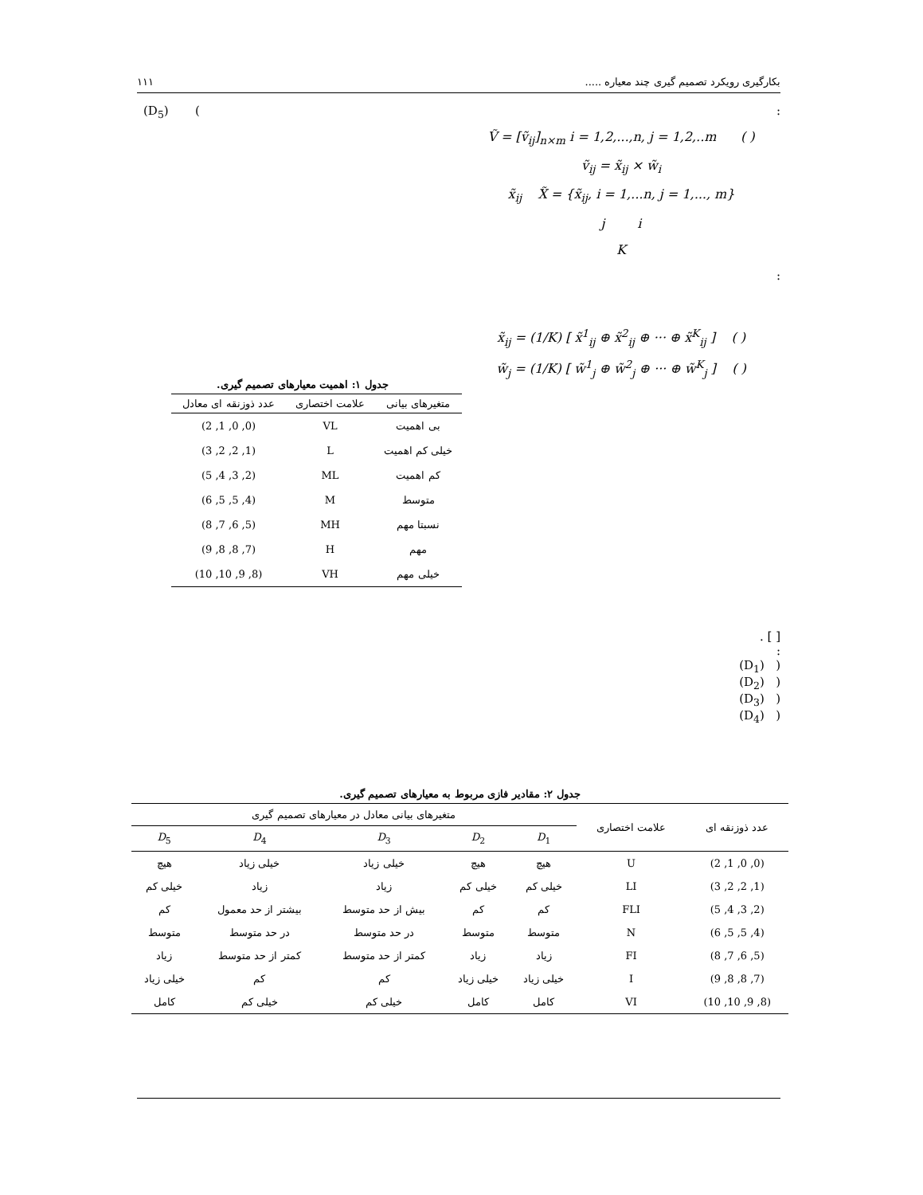بکارگیری رویکرد تصمیم گیری چند معیاره ..... ۱۱۱
:
Ṽ = [ṽ<sub>ij</sub>]<sub>n×m</sub> i = 1,2,...,n, j = 1,2,..m ( )
ṽ<sub>ij</sub> = x̃<sub>ij</sub> × w̃<sub>i</sub>
x̃<sub>ij</sub> X̃ = {x̃<sub>ij</sub>, i = 1,...n, j = 1,..., m}
j i
K
:
x̃<sub>ij</sub> = (1/K) [ x̃<sup>1</sup><sub>ij</sub> ⊕ x̃<sup>2</sup><sub>ij</sub> ⊕ ··· ⊕ x̃<sup>K</sup><sub>ij</sub> ] ( )
w̃<sub>j</sub> = (1/K) [ w̃<sup>1</sup><sub>j</sub> ⊕ w̃<sup>2</sup><sub>j</sub> ⊕ ··· ⊕ w̃<sup>K</sup><sub>j</sub> ] ( )
[ ] .
:
( (D<sub>1</sub>)
( (D<sub>2</sub>)
( (D<sub>3</sub>)
( (D<sub>4</sub>)
(D<sub>5</sub>) (
جدول ۱: اهمیت معیارهای تصمیم گیری.
| متغیرهای بیانی | علامت اختصاری | عدد ذوزنقه ای معادل |
| --- | --- | --- |
| بی اهمیت | VL | (0, 0, 1, 2) |
| خیلی کم اهمیت | L | (1, 2, 2, 3) |
| کم اهمیت | ML | (2, 3, 4, 5) |
| متوسط | M | (4, 5, 5, 6) |
| نسبتا مهم | MH | (5, 6, 7, 8) |
| مهم | H | (7, 8, 8, 9) |
| خیلی مهم | VH | (8, 9, 10, 10) |
جدول ۲: مقادیر فازی مربوط به معیارهای تصمیم گیری.
| عدد ذوزنقه ای | علامت اختصاری | متغیرهای بیانی معادل در معیارهای تصمیم گیری | | | | |
| --- | --- | --- | --- | --- | --- | --- |
| | | D<sub>1</sub> | D<sub>2</sub> | D<sub>3</sub> | D<sub>4</sub> | D<sub>5</sub> |
| (0, 0, 1, 2) | U | هیچ | هیچ | خیلی زیاد | خیلی زیاد | هیچ |
| (1, 2, 2, 3) | LI | خیلی کم | خیلی کم | زیاد | زیاد | خیلی کم |
| (2, 3, 4, 5) | FLI | کم | کم | بیش از حد متوسط | بیشتر از حد معمول | کم |
| (4, 5, 5, 6) | N | متوسط | متوسط | در حد متوسط | در حد متوسط | متوسط |
| (5, 6, 7, 8) | FI | زیاد | زیاد | کمتر از حد متوسط | کمتر از حد متوسط | زیاد |
| (7, 8, 8, 9) | I | خیلی زیاد | خیلی زیاد | کم | کم | خیلی زیاد |
| (8, 9, 10, 10) | VI | کامل | کامل | خیلی کم | خیلی کم | کامل |